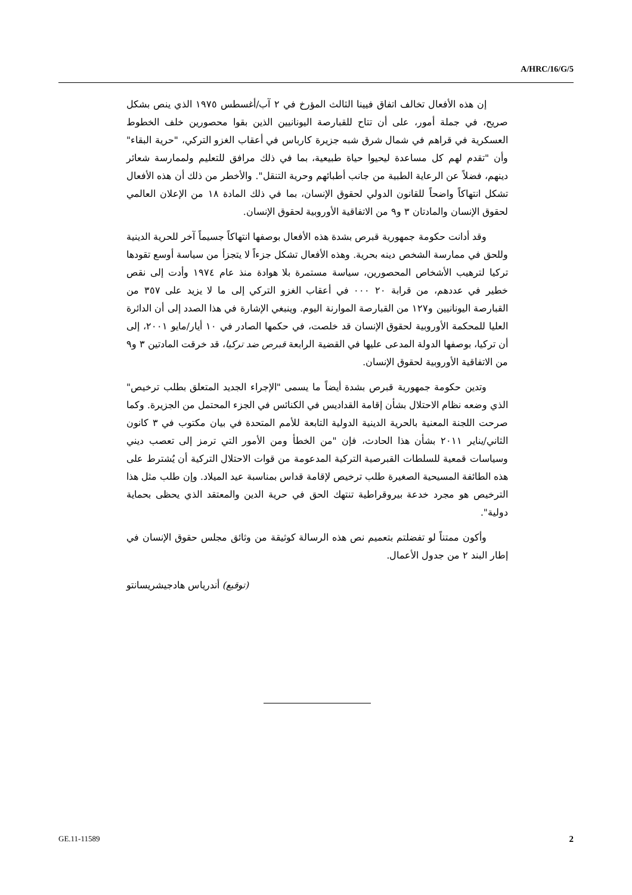A/HRC/16/G/5
إن هذه الأفعال تخالف اتفاق فيينا الثالث المؤرخ في ٢ آب/أغسطس ١٩٧٥ الذي ينص بشكل صريح، في جملة أمور، على أن تتاح للقبارصة اليونانيين الذين بقوا محصورين خلف الخطوط العسكرية في قراهم في شمال شرق شبه جزيرة كارباس في أعقاب الغزو التركي، "حرية البقاء" وأن "تقدم لهم كل مساعدة ليحيوا حياة طبيعية، بما في ذلك مرافق للتعليم ولممارسة شعائر دينهم، فضلاً عن الرعاية الطبية من جانب أطبائهم وحرية التنقل". والأخطر من ذلك أن هذه الأفعال تشكل انتهاكاً واضحاً للقانون الدولي لحقوق الإنسان، بما في ذلك المادة ١٨ من الإعلان العالمي لحقوق الإنسان والمادتان ٣ و٩ من الاتفاقية الأوروبية لحقوق الإنسان.
وقد أدانت حكومة جمهورية قبرص بشدة هذه الأفعال بوصفها انتهاكاً جسيماً آخر للحرية الدينية وللحق في ممارسة الشخص دينه بحرية. وهذه الأفعال تشكل جزءاً لا يتجزأ من سياسة أوسع تقودها تركيا لترهيب الأشخاص المحصورين، سياسة مستمرة بلا هوادة منذ عام ١٩٧٤ وأدت إلى نقص خطير في عددهم، من قرابة ٢٠ ٠٠٠ في أعقاب الغزو التركي إلى ما لا يزيد على ٣٥٧ من القبارصة اليونانيين و١٢٧ من القبارصة الموارنة اليوم. وينبغي الإشارة في هذا الصدد إلى أن الدائرة العليا للمحكمة الأوروبية لحقوق الإنسان قد خلصت، في حكمها الصادر في ١٠ أيار/مايو ٢٠٠١، إلى أن تركيا، بوصفها الدولة المدعى عليها في القضية الرابعة قبرص ضد تركيا، قد خرقت المادتين ٣ و٩ من الاتفاقية الأوروبية لحقوق الإنسان.
وتدين حكومة جمهورية قبرص بشدة أيضاً ما يسمى "الإجراء الجديد المتعلق بطلب ترخيص" الذي وضعه نظام الاحتلال بشأن إقامة القداديس في الكنائس في الجزء المحتمل من الجزيرة. وكما صرحت اللجنة المعنية بالحرية الدينية الدولية التابعة للأمم المتحدة في بيان مكتوب في ٣ كانون الثاني/يناير ٢٠١١ بشأن هذا الحادث، فإن "من الخطأ ومن الأمور التي ترمز إلى تعصب ديني وسياسات قمعية للسلطات القبرصية التركية المدعومة من قوات الاحتلال التركية أن يُشترط على هذه الطائفة المسيحية الصغيرة طلب ترخيص لإقامة قداس بمناسبة عيد الميلاد. وإن طلب مثل هذا الترخيص هو مجرد خدعة بيروقراطية تنتهك الحق في حرية الدين والمعتقد الذي يحظى بحماية دولية".
وأكون ممتناً لو تفضلتم بتعميم نص هذه الرسالة كوثيقة من وثائق مجلس حقوق الإنسان في إطار البند ٢ من جدول الأعمال.
(توقيع) أندرياس هادجيشريسانتو
GE.11-11589 2